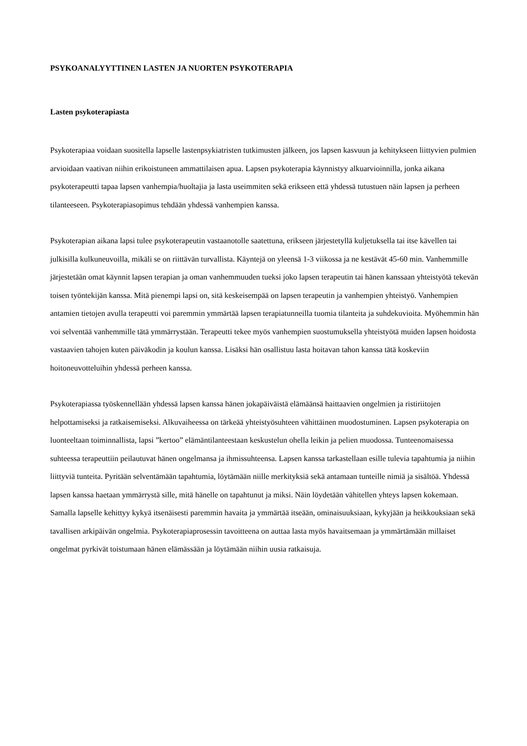PSYKOANALYYTTINEN LASTEN JA NUORTEN PSYKOTERAPIA
Lasten psykoterapiasta
Psykoterapiaa voidaan suositella lapselle lastenpsykiatristen tutkimusten jälkeen, jos lapsen kasvuun ja kehitykseen liittyvien pulmien arvioidaan vaativan niihin erikoistuneen ammattilaisen apua. Lapsen psykoterapia käynnistyy alkuarvioinnilla, jonka aikana psykoterapeutti tapaa lapsen vanhempia/huoltajia ja lasta useimmiten sekä erikseen että yhdessä tutustuen näin lapsen ja perheen tilanteeseen. Psykoterapiasopimus tehdään yhdessä vanhempien kanssa.
Psykoterapian aikana lapsi tulee psykoterapeutin vastaanotolle saatettuna, erikseen järjestetyllä kuljetuksella tai itse kävellen tai julkisilla kulkuneuvoilla, mikäli se on riittävän turvallista. Käyntejä on yleensä 1-3 viikossa ja ne kestävät 45-60 min. Vanhemmille järjestetään omat käynnit lapsen terapian ja oman vanhemmuuden tueksi joko lapsen terapeutin tai hänen kanssaan yhteistyötä tekevän toisen työntekijän kanssa. Mitä pienempi lapsi on, sitä keskeisempää on lapsen terapeutin ja vanhempien yhteistyö. Vanhempien antamien tietojen avulla terapeutti voi paremmin ymmärtää lapsen terapiatunneilla tuomia tilanteita ja suhdekuvioita. Myöhemmin hän voi selventää vanhemmille tätä ymmärrystään. Terapeutti tekee myös vanhempien suostumuksella yhteistyötä muiden lapsen hoidosta vastaavien tahojen kuten päiväkodin ja koulun kanssa. Lisäksi hän osallistuu lasta hoitavan tahon kanssa tätä koskeviin hoitoneuvotteluihin yhdessä perheen kanssa.
Psykoterapiassa työskennellään yhdessä lapsen kanssa hänen jokapäiväistä elämäänsä haittaavien ongelmien ja ristiriitojen helpottamiseksi ja ratkaisemiseksi. Alkuvaiheessa on tärkeää yhteistyösuhteen vähittäinen muodostuminen. Lapsen psykoterapia on luonteeltaan toiminnallista, lapsi ”kertoo” elämäntilanteestaan keskustelun ohella leikin ja pelien muodossa. Tunteenomaisessa suhteessa terapeuttiin peilautuvat hänen ongelmansa ja ihmissuhteensa. Lapsen kanssa tarkastellaan esille tulevia tapahtumia ja niihin liittyviä tunteita. Pyritään selventämään tapahtumia, löytämään niille merkityksiä sekä antamaan tunteille nimiä ja sisältöä. Yhdessä lapsen kanssa haetaan ymmärrystä sille, mitä hänelle on tapahtunut ja miksi. Näin löydetään vähitellen yhteys lapsen kokemaan. Samalla lapselle kehittyy kykyä itsenäisesti paremmin havaita ja ymmärtää itseään, ominaisuuksiaan, kykyjään ja heikkouksiaan sekä tavallisen arkipäivän ongelmia. Psykoterapiaprosessin tavoitteena on auttaa lasta myös havaitsemaan ja ymmärtämään millaiset ongelmat pyrkivät toistumaan hänen elämässään ja löytämään niihin uusia ratkaisuja.